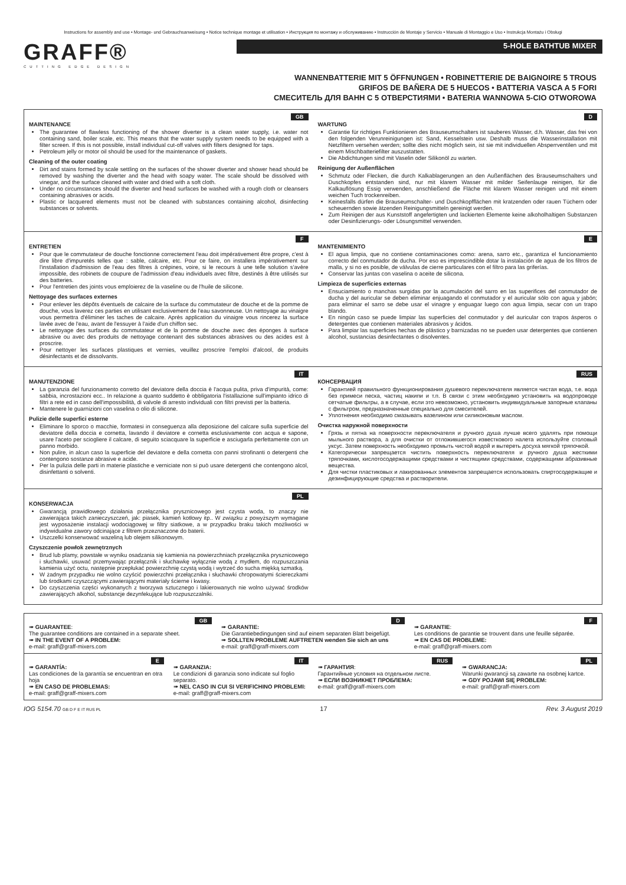Instructions for assembly and use • Montage- und Gebrauchsanweisung • Notice technique montage et utilisation • Инструкция по монтажу и обслуживанию • Instrucción de Montaje y Servicio • Manuale di Montaggio e Uso • Instrukcja Montażu i Obsługi
GRAFF®
CUTTING EDGE DESIGN
5-HOLE BATHTUB MIXER
WANNENBATTERIE MIT 5 ÖFFNUNGEN • ROBINETTERIE DE BAIGNOIRE 5 TROUS
GRIFOS DE BAÑERA DE 5 HUECOS • BATTERIA VASCA A 5 FORI
СМЕСИТЕЛЬ ДЛЯ ВАНН С 5 ОТВЕРСТИЯМИ • BATERIA WANNOWA 5-CIO OTWOROWA
GB
MAINTENANCE
The guarantee of flawless functioning of the shower diverter is a clean water supply, i.e. water not containing sand, boiler scale, etc. This means that the water supply system needs to be equipped with a filter screen. If this is not possible, install individual cut-off valves with filters designed for taps.
Petroleum jelly or motor oil should be used for the maintenance of gaskets.
Cleaning of the outer coating
Dirt and stains formed by scale settling on the surfaces of the shower diverter and shower head should be removed by washing the diverter and the head with soapy water. The scale should be dissolved with vinegar, and the surface cleaned with water and dried with a soft cloth.
Under no circumstances should the diverter and head surfaces be washed with a rough cloth or cleansers containing abrasives or acids.
Plastic or lacquered elements must not be cleaned with substances containing alcohol, disinfecting substances or solvents.
D
WARTUNG
Garantie für richtiges Funktionieren des Brauseumschalters ist sauberes Wasser, d.h. Wasser, das frei von den folgenden Verunreinigungen ist: Sand, Kesselstein usw. Deshalb muss die Wasserinstallation mit Netzfiltern versehen werden; sollte dies nicht möglich sein, ist sie mit individuellen Absperrventilen und mit einem Mischbatteriefilter auszustatten.
Die Abdichtungen sind mit Vaselin oder Silikonöl zu warten.
Reinigung der Außenflächen
Schmutz oder Flecken, die durch Kalkablagerungen an den Außenflächen des Brauseumschalters und Duschkopfes entstanden sind, nur mit klarem Wasser mit milder Seifenlauge reinigen, für die Kalkauflösung Essig verwenden, anschließend die Fläche mit klarem Wasser reinigen und mit einem weichen Tuch trockenreiben.
Keinesfalls dürfen die Brauseumschalter- und Duschkopfflächen mit kratzenden oder rauen Tüchern oder scheuernden sowie ätzenden Reinigungsmitteln gereinigt werden.
Zum Reinigen der aus Kunststoff angefertigten und lackierten Elemente keine alkoholhaltigen Substanzen oder Desinfizierungs- oder Lösungsmittel verwenden.
F
ENTRETIEN
Pour que le commutateur de douche fonctionne correctement l'eau doit impérativement être propre, c'est à dire libre d'impuretés telles que : sable, calcaire, etc. Pour ce faire, on installera impérativement sur l'installation d'admission de l'eau des filtres à crépines, voire, si le recours à une telle solution s'avère impossible, des robinets de coupure de l'admission d'eau individuels avec filtre, destinés à être utilisés sur des batteries.
Pour l'entretien des joints vous emploierez de la vaseline ou de l'huile de silicone.
Nettoyage des surfaces externes
Pour enlever les dépôts éventuels de calcaire de la surface du commutateur de douche et de la pomme de douche, vous laverez ces parties en utilisant exclusivement de l'eau savonneuse. Un nettoyage au vinaigre vous permettra d'éliminer les taches de calcaire. Après application du vinaigre vous rincerez la surface lavée avec de l'eau, avant de l'essuyer à l'aide d'un chiffon sec.
Le nettoyage des surfaces du commutateur et de la pomme de douche avec des éponges à surface abrasive ou avec des produits de nettoyage contenant des substances abrasives ou des acides est à proscrire.
Pour nettoyer les surfaces plastiques et vernies, veuillez proscrire l'emploi d'alcool, de produits désinfectants et de dissolvants.
E
MANTENIMIENTO
El agua limpia, que no contiene contaminaciones como: arena, sarro etc., garantiza el funcionamiento correcto del conmutador de ducha. Por eso es imprescindible dotar la instalación de agua de los filtros de malla, y si no es posible, de válvulas de cierre particulares con el filtro para las griferías.
Conservar las juntas con vaselina o aceite de silicona.
Limpieza de superficies externas
Ensuciamiento o manchas surgidas por la acumulación del sarro en las superifices del conmutador de ducha y del auricular se deben eliminar enjuagando el conmutador y el auricular sólo con agua y jabón; para eliminar el sarro se debe usar el vinagre y enguagar luego con agua limpia, secar con un trapo blando.
En ningún caso se puede limpiar las superficies del conmutador y del auricular con trapos ásperos o detergentes que contienen materiales abrasivos y ácidos.
Para limpiar las superficies hechas de plástico y barnizadas no se pueden usar detergentes que contienen alcohol, sustancias desinfectantes o disolventes.
IT
MANUTENZIONE
La garanzia del funzionamento corretto del deviatore della doccia è l'acqua pulita, priva d'impurità, come: sabbia, incrostazioni ecc.. In relazione a quanto suddetto è obbligatoria l'istallazione sull'impianto idrico di filtri a rete ed in caso dell'impossibilità, di valvole di arresto individuali con filtri previsti per la batteria.
Mantenere le guarnizioni con vaselina o olio di silicone.
Pulizie delle superfici esterne
Eliminare lo sporco o macchie, formatesi in conseguenza alla deposizione del calcare sulla superficie del deviatore della doccia e cornetta, lavando il deviatore e cornetta esclusivamente con acqua e sapone, usare l'aceto per sciogliere il calcare, di seguito sciacquare la superficie e asciugarla perfettamente con un panno morbido.
Non pulire, in alcun caso la superficie del deviatore e della cornetta con panni strofinanti o detergenti che contengono sostanze abrasive e acide.
Per la pulizia delle parti in materie plastiche e verniciate non si può usare detergenti che contengono alcol, disinfettanti o solventi.
RUS
КОНСЕРВАЦИЯ
Гарантией правильного функционирования душевого переключателя является чистая вода, т.е. вода без примеси песка, частиц накипи и т.п. В связи с этим необходимо установить на водопроводе сетчатые фильтры, а в случае, если это невозможно, установить индивидуальные запорные клапаны с фильтром, предназначенные специально для смесителей.
Уплотнения необходимо смазывать вазелином или силиконовым маслом.
Очистка наружной поверхности
Грязь и пятна на поверхности переключателя и ручного душа лучше всего удалять при помощи мыльного раствора, а для очистки от отложившегося известкового налета используйте столовый уксус. Затем поверхность необходимо промыть чистой водой и вытереть досуха мягкой тряпочкой.
Категорически запрещается чистить поверхность переключателя и ручного душа жесткими тряпочками, кислотосодержащими средствами и чистящими средствами, содержащими абразивные вещества.
Для чистки пластиковых и лакированных элементов запрещается использовать спиртосодержащие и дезинфицирующие средства и растворители.
PL
KONSERWACJA
Gwarancją prawidłowego działania przełącznika prysznicowego jest czysta woda, to znaczy nie zawierająca takich zanieczyszczeń, jak: piasek, kamień kotłowy itp.. W związku z powyższym wymagane jest wyposażenie instalacji wodociągowej w filtry siatkowe, a w przypadku braku takich możliwości w indywidualne zawory odcinające z filtrem przeznaczone do baterii.
Uszczelki konserwować wazeliną lub olejem silikonowym.
Czyszczenie powłok zewnętrznych
Brud lub plamy, powstałe w wyniku osadzania się kamienia na powierzchniach przełącznika prysznicowego i słuchawki, usuwać przemywając przełącznik i słuchawkę wyłącznie wodą z mydłem, do rozpuszczania kamienia użyć octu, następnie przepłukać powierzchnię czystą wodą i wytrzeć do sucha miękką szmatką.
W żadnym przypadku nie wolno czyścić powierzchni przełącznika i słuchawki chropowatymi ściereczkami lub środkami czyszczącymi zawierającymi materiały ścierne i kwasy.
Do czyszczenia części wykonanych z tworzywa sztucznego i lakierowanych nie wolno używać środków zawierających alkohol, substancje dezynfekujące lub rozpuszczalniki.
GB
➠ GUARANTEE:
The guarantee conditions are contained in a separate sheet.
➠ IN THE EVENT OF A PROBLEM:
e-mail: graff@graff-mixers.com
D
➠ GARANTIE:
Die Garantiebedingungen sind auf einem separaten Blatt beigefügt.
➠ SOLLTEN PROBLEME AUFTRETEN wenden Sie sich an uns
e-mail: graff@graff-mixers.com
F
➠ GARANTIE:
Les conditions de garantie se trouvent dans une feuille séparée.
➠ EN CAS DE PROBLEME:
e-mail: graff@graff-mixers.com
E
➠ GARANTÍA:
Las condiciones de la garantía se encuentran en otra hoja
➠ EN CASO DE PROBLEMAS:
e-mail: graff@graff-mixers.com
IT
➠ GARANZIA:
Le condizioni di garanzia sono indicate sul foglio separato.
➠ NEL CASO IN CUI SI VERIFICHINO PROBLEMI:
e-mail: graff@graff-mixers.com
RUS
➠ ГАРАНТИЯ:
Гарантийные условия на отдельном листе.
➠ ЕСЛИ ВОЗНИКНЕТ ПРОБЛЕМА:
e-mail: graff@graff-mixers.com
PL
➠ GWARANCJA:
Warunki gwarancji są zawarte na osobnej kartce.
➠ GDY POJAWI SIĘ PROBLEM:
e-mail: graff@graff-mixers.com
IOG 5154.70 GB D F E IT RUS PL 17 Rev. 3 August 2019